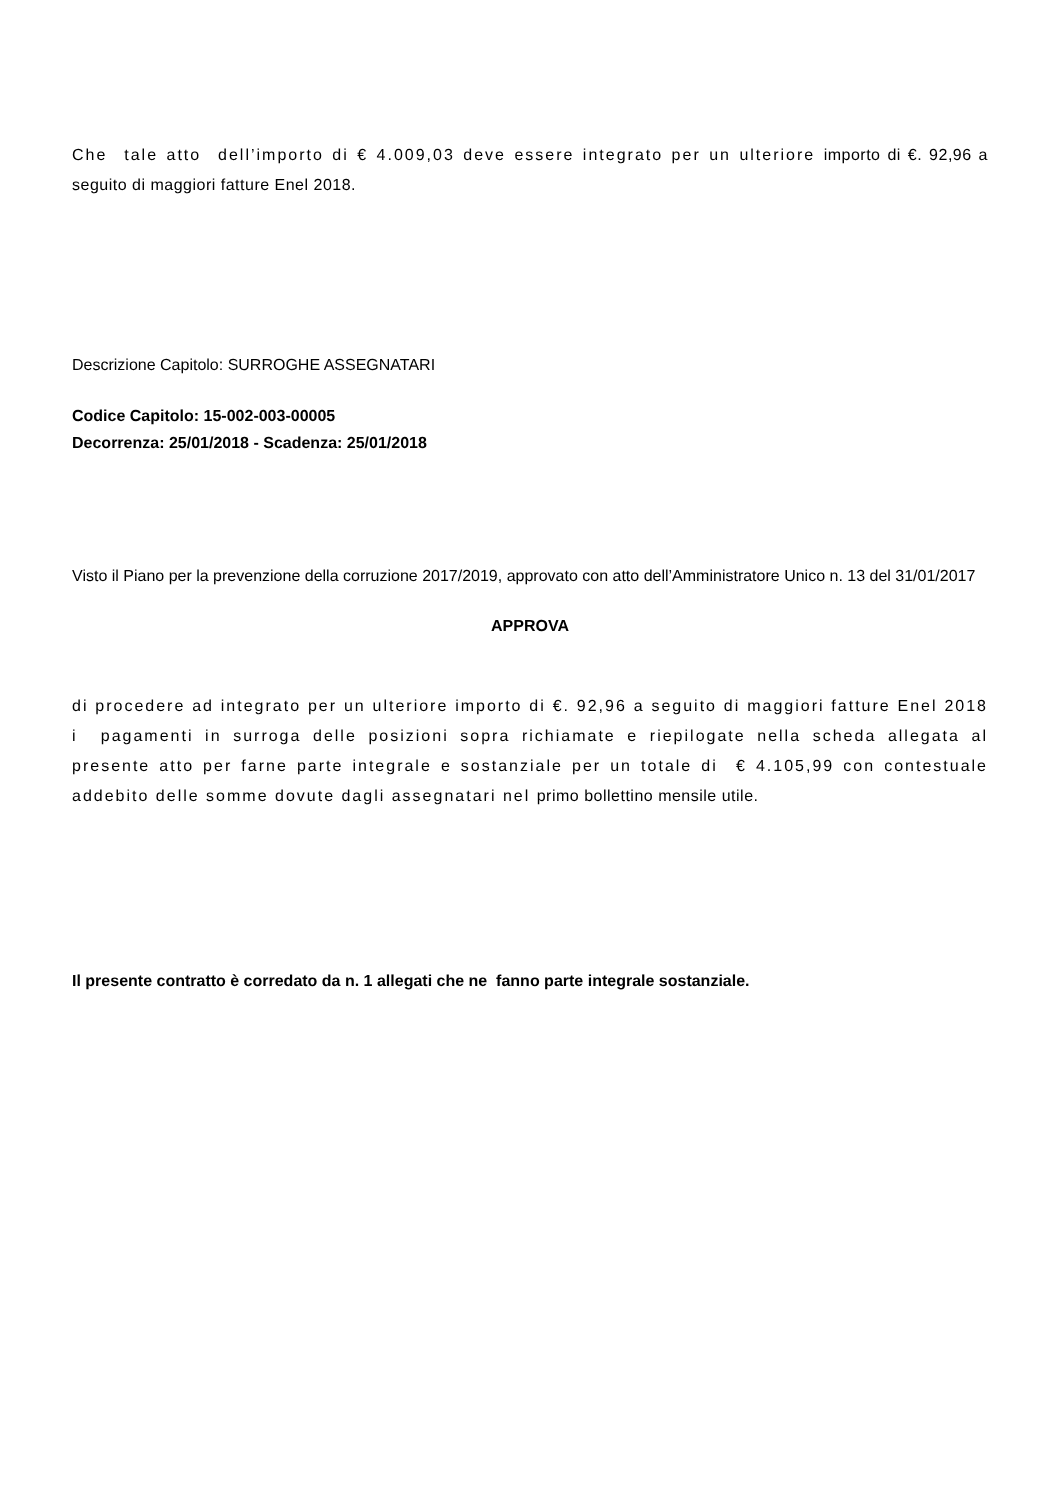Che tale atto dell’importo di € 4.009,03 deve essere integrato per un ulteriore importo di €. 92,96 a seguito di maggiori fatture Enel 2018.
Descrizione Capitolo: SURROGHE ASSEGNATARI
Codice Capitolo: 15-002-003-00005
Decorrenza: 25/01/2018 - Scadenza: 25/01/2018
Visto il Piano per la prevenzione della corruzione 2017/2019, approvato con atto dell’Amministratore Unico n. 13 del 31/01/2017
APPROVA
di procedere ad integrato per un ulteriore importo di €. 92,96 a seguito di maggiori fatture Enel 2018 i pagamenti in surroga delle posizioni sopra richiamate e riepilogate nella scheda allegata al presente atto per farne parte integrale e sostanziale per un totale di € 4.105,99 con contestuale addebito delle somme dovute dagli assegnatari nel primo bollettino mensile utile.
Il presente contratto è corredato da n. 1 allegati che ne fanno parte integrale sostanziale.